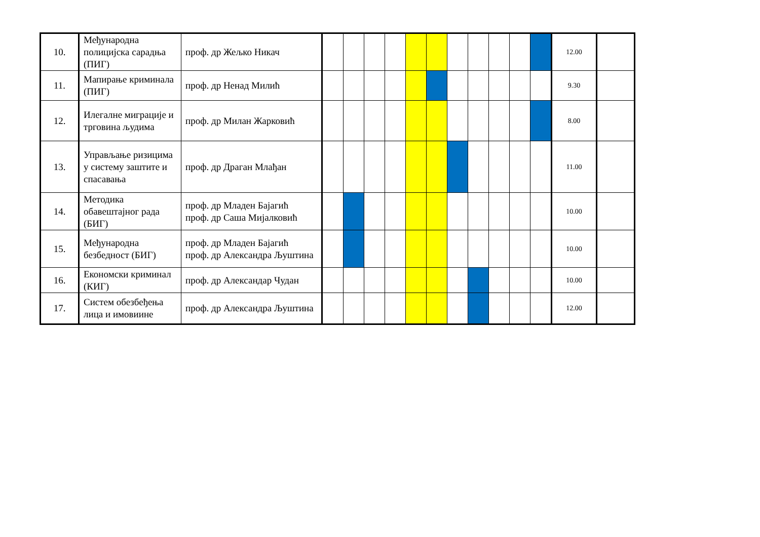| 10. | Међународна полицијска сарадња (ПИГ) | проф. др Жељко Никач | | | | | | | | | | | | 12.00 | |
| 11. | Мапирање криминала (ПИГ) | проф. др Ненад Милић | | | | | | | | | | | | 9.30 | |
| 12. | Илегалне миграције и трговина људима | проф. др Милан Жарковић | | | | | | | | | | | | 8.00 | |
| 13. | Управљање ризицима у систему заштите и спасавања | проф. др Драган Млађан | | | | | | | | | | | | 11.00 | |
| 14. | Методика обавештајног рада (БИГ) | проф. др Младен Бајагић проф. др Саша Мијалковић | | | | | | | | | | | | 10.00 | |
| 15. | Међународна безбедност (БИГ) | проф. др Младен Бајагић проф. др Александра Љуштина | | | | | | | | | | | | 10.00 | |
| 16. | Економски криминал (КИГ) | проф. др Александар Чудан | | | | | | | | | | | | 10.00 | |
| 17. | Систем обезбеђења лица и имовиине | проф. др Александра Љуштина | | | | | | | | | | | | 12.00 | |